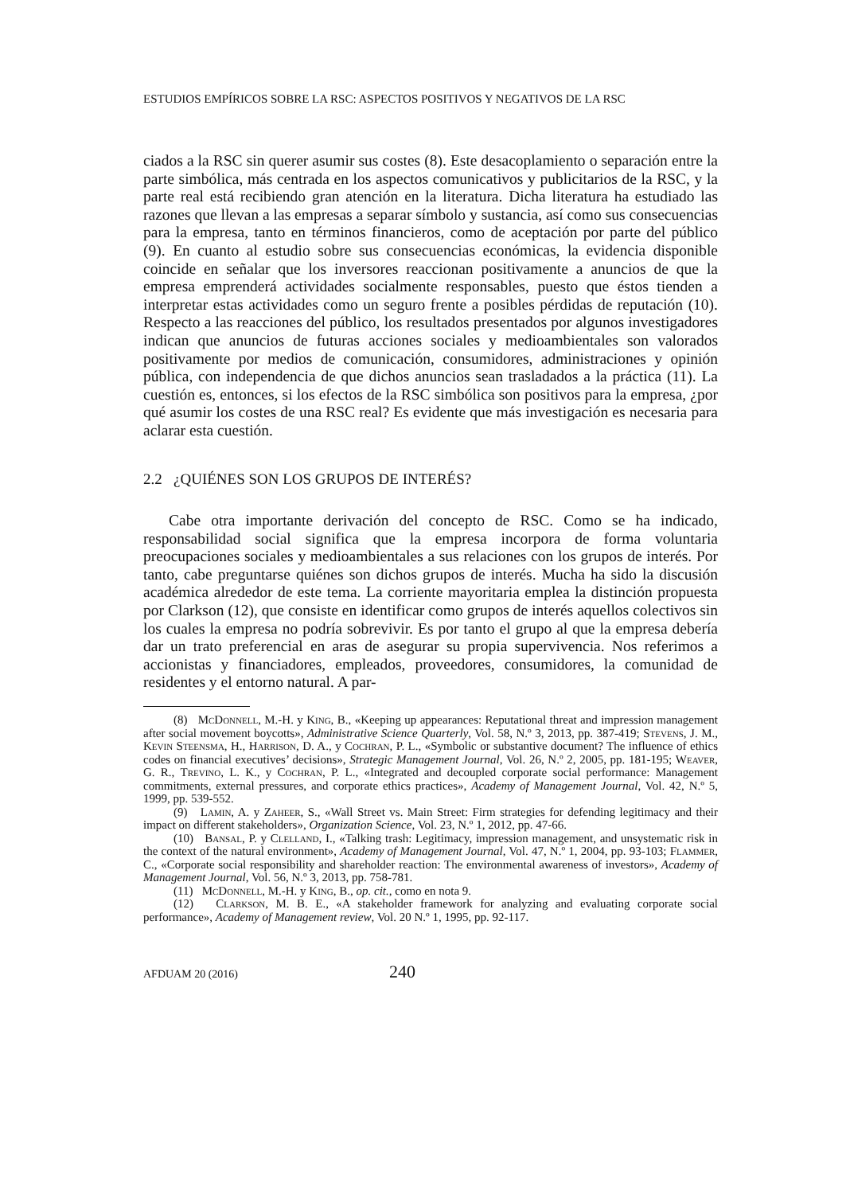ESTUDIOS EMPÍRICOS SOBRE LA RSC: ASPECTOS POSITIVOS Y NEGATIVOS DE LA RSC
ciados a la RSC sin querer asumir sus costes (8). Este desacoplamiento o separación entre la parte simbólica, más centrada en los aspectos comunicativos y publicitarios de la RSC, y la parte real está recibiendo gran atención en la literatura. Dicha literatura ha estudiado las razones que llevan a las empresas a separar símbolo y sustancia, así como sus consecuencias para la empresa, tanto en términos financieros, como de aceptación por parte del público (9). En cuanto al estudio sobre sus consecuencias económicas, la evidencia disponible coincide en señalar que los inversores reaccionan positivamente a anuncios de que la empresa emprenderá actividades socialmente responsables, puesto que éstos tienden a interpretar estas actividades como un seguro frente a posibles pérdidas de reputación (10). Respecto a las reacciones del público, los resultados presentados por algunos investigadores indican que anuncios de futuras acciones sociales y medioambientales son valorados positivamente por medios de comunicación, consumidores, administraciones y opinión pública, con independencia de que dichos anuncios sean trasladados a la práctica (11). La cuestión es, entonces, si los efectos de la RSC simbólica son positivos para la empresa, ¿por qué asumir los costes de una RSC real? Es evidente que más investigación es necesaria para aclarar esta cuestión.
2.2 ¿QUIÉNES SON LOS GRUPOS DE INTERÉS?
Cabe otra importante derivación del concepto de RSC. Como se ha indicado, responsabilidad social significa que la empresa incorpora de forma voluntaria preocupaciones sociales y medioambientales a sus relaciones con los grupos de interés. Por tanto, cabe preguntarse quiénes son dichos grupos de interés. Mucha ha sido la discusión académica alrededor de este tema. La corriente mayoritaria emplea la distinción propuesta por Clarkson (12), que consiste en identificar como grupos de interés aquellos colectivos sin los cuales la empresa no podría sobrevivir. Es por tanto el grupo al que la empresa debería dar un trato preferencial en aras de asegurar su propia supervivencia. Nos referimos a accionistas y financiadores, empleados, proveedores, consumidores, la comunidad de residentes y el entorno natural. A par-
(8) McDonnell, M.-H. y King, B., «Keeping up appearances: Reputational threat and impression management after social movement boycotts», Administrative Science Quarterly, Vol. 58, N.º 3, 2013, pp. 387-419; Stevens, J. M., Kevin Steensma, H., Harrison, D. A., y Cochran, P. L., «Symbolic or substantive document? The influence of ethics codes on financial executives’ decisions», Strategic Management Journal, Vol. 26, N.º 2, 2005, pp. 181-195; Weaver, G. R., Trevino, L. K., y Cochran, P. L., «Integrated and decoupled corporate social performance: Management commitments, external pressures, and corporate ethics practices», Academy of Management Journal, Vol. 42, N.º 5, 1999, pp. 539-552.
(9) Lamin, A. y Zaheer, S., «Wall Street vs. Main Street: Firm strategies for defending legitimacy and their impact on different stakeholders», Organization Science, Vol. 23, N.º 1, 2012, pp. 47-66.
(10) Bansal, P. y Clelland, I., «Talking trash: Legitimacy, impression management, and unsystematic risk in the context of the natural environment», Academy of Management Journal, Vol. 47, N.º 1, 2004, pp. 93-103; Flammer, C., «Corporate social responsibility and shareholder reaction: The environmental awareness of investors», Academy of Management Journal, Vol. 56, N.º 3, 2013, pp. 758-781.
(11) McDonnell, M.-H. y King, B., op. cit., como en nota 9.
(12) Clarkson, M. B. E., «A stakeholder framework for analyzing and evaluating corporate social performance», Academy of Management review, Vol. 20 N.º 1, 1995, pp. 92-117.
AFDUAM 20 (2016) 240